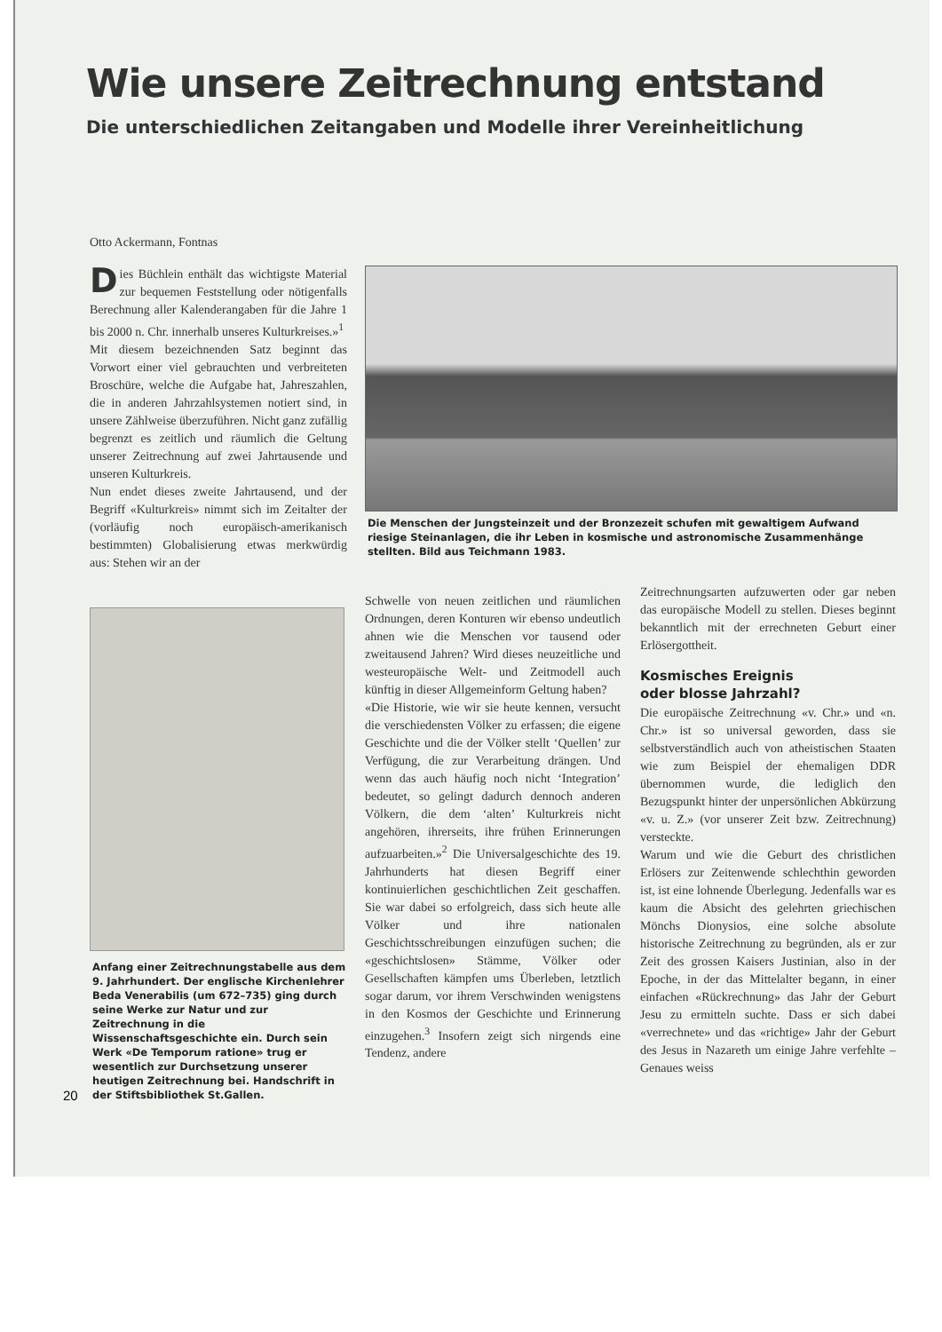Wie unsere Zeitrechnung entstand
Die unterschiedlichen Zeitangaben und Modelle ihrer Vereinheitlichung
Otto Ackermann, Fontnas
Dies Büchlein enthält das wichtigste Material zur bequemen Feststellung oder nötigenfalls Berechnung aller Kalenderangaben für die Jahre 1 bis 2000 n. Chr. innerhalb unseres Kulturkreises.»<sup>1</sup>
Mit diesem bezeichnenden Satz beginnt das Vorwort einer viel gebrauchten und verbreiteten Broschüre, welche die Aufgabe hat, Jahreszahlen, die in anderen Jahrzahlsystemen notiert sind, in unsere Zählweise überzuführen. Nicht ganz zufällig begrenzt es zeitlich und räumlich die Geltung unserer Zeitrechnung auf zwei Jahrtausende und unseren Kulturkreis.
Nun endet dieses zweite Jahrtausend, und der Begriff «Kulturkreis» nimmt sich im Zeitalter der (vorläufig noch europäisch-amerikanisch bestimmten) Globalisierung etwas merkwürdig aus: Stehen wir an der
Anfang einer Zeitrechnungstabelle aus dem 9. Jahrhundert. Der englische Kirchenlehrer Beda Venerabilis (um 672–735) ging durch seine Werke zur Natur und zur Zeitrechnung in die Wissenschaftsgeschichte ein. Durch sein Werk «De Temporum ratione» trug er wesentlich zur Durchsetzung unserer heutigen Zeitrechnung bei. Handschrift in der Stiftsbibliothek St.Gallen.
20
Die Menschen der Jungsteinzeit und der Bronzezeit schufen mit gewaltigem Aufwand riesige Steinanlagen, die ihr Leben in kosmische und astronomische Zusammenhänge stellten. Bild aus Teichmann 1983.
Schwelle von neuen zeitlichen und räumlichen Ordnungen, deren Konturen wir ebenso undeutlich ahnen wie die Menschen vor tausend oder zweitausend Jahren? Wird dieses neuzeitliche und westeuropäische Welt- und Zeitmodell auch künftig in dieser Allgemeinform Geltung haben?
«Die Historie, wie wir sie heute kennen, versucht die verschiedensten Völker zu erfassen; die eigene Geschichte und die der Völker stellt ‘Quellen’ zur Verfügung, die zur Verarbeitung drängen. Und wenn das auch häufig noch nicht ‘Integration’ bedeutet, so gelingt dadurch dennoch anderen Völkern, die dem ‘alten’ Kulturkreis nicht angehören, ihrerseits, ihre frühen Erinnerungen aufzuarbeiten.»<sup>2</sup> Die Universalgeschichte des 19. Jahrhunderts hat diesen Begriff einer kontinuierlichen geschichtlichen Zeit geschaffen. Sie war dabei so erfolgreich, dass sich heute alle Völker und ihre nationalen Geschichtsschreibungen einzufügen suchen; die «geschichtslosen» Stämme, Völker oder Gesellschaften kämpfen ums Überleben, letztlich sogar darum, vor ihrem Verschwinden wenigstens in den Kosmos der Geschichte und Erinnerung einzugehen.<sup>3</sup> Insofern zeigt sich nirgends eine Tendenz, andere
Zeitrechnungsarten aufzuwerten oder gar neben das europäische Modell zu stellen. Dieses beginnt bekanntlich mit der errechneten Geburt einer Erlösergottheit.
Kosmisches Ereignis
oder blosse Jahrzahl?
Die europäische Zeitrechnung «v. Chr.» und «n. Chr.» ist so universal geworden, dass sie selbstverständlich auch von atheistischen Staaten wie zum Beispiel der ehemaligen DDR übernommen wurde, die lediglich den Bezugspunkt hinter der unpersönlichen Abkürzung «v. u. Z.» (vor unserer Zeit bzw. Zeitrechnung) versteckte.
Warum und wie die Geburt des christlichen Erlösers zur Zeitenwende schlechthin geworden ist, ist eine lohnende Überlegung. Jedenfalls war es kaum die Absicht des gelehrten griechischen Mönchs Dionysios, eine solche absolute historische Zeitrechnung zu begründen, als er zur Zeit des grossen Kaisers Justinian, also in der Epoche, in der das Mittelalter begann, in einer einfachen «Rückrechnung» das Jahr der Geburt Jesu zu ermitteln suchte. Dass er sich dabei «verrechnete» und das «richtige» Jahr der Geburt des Jesus in Nazareth um einige Jahre verfehlte – Genaues weiss